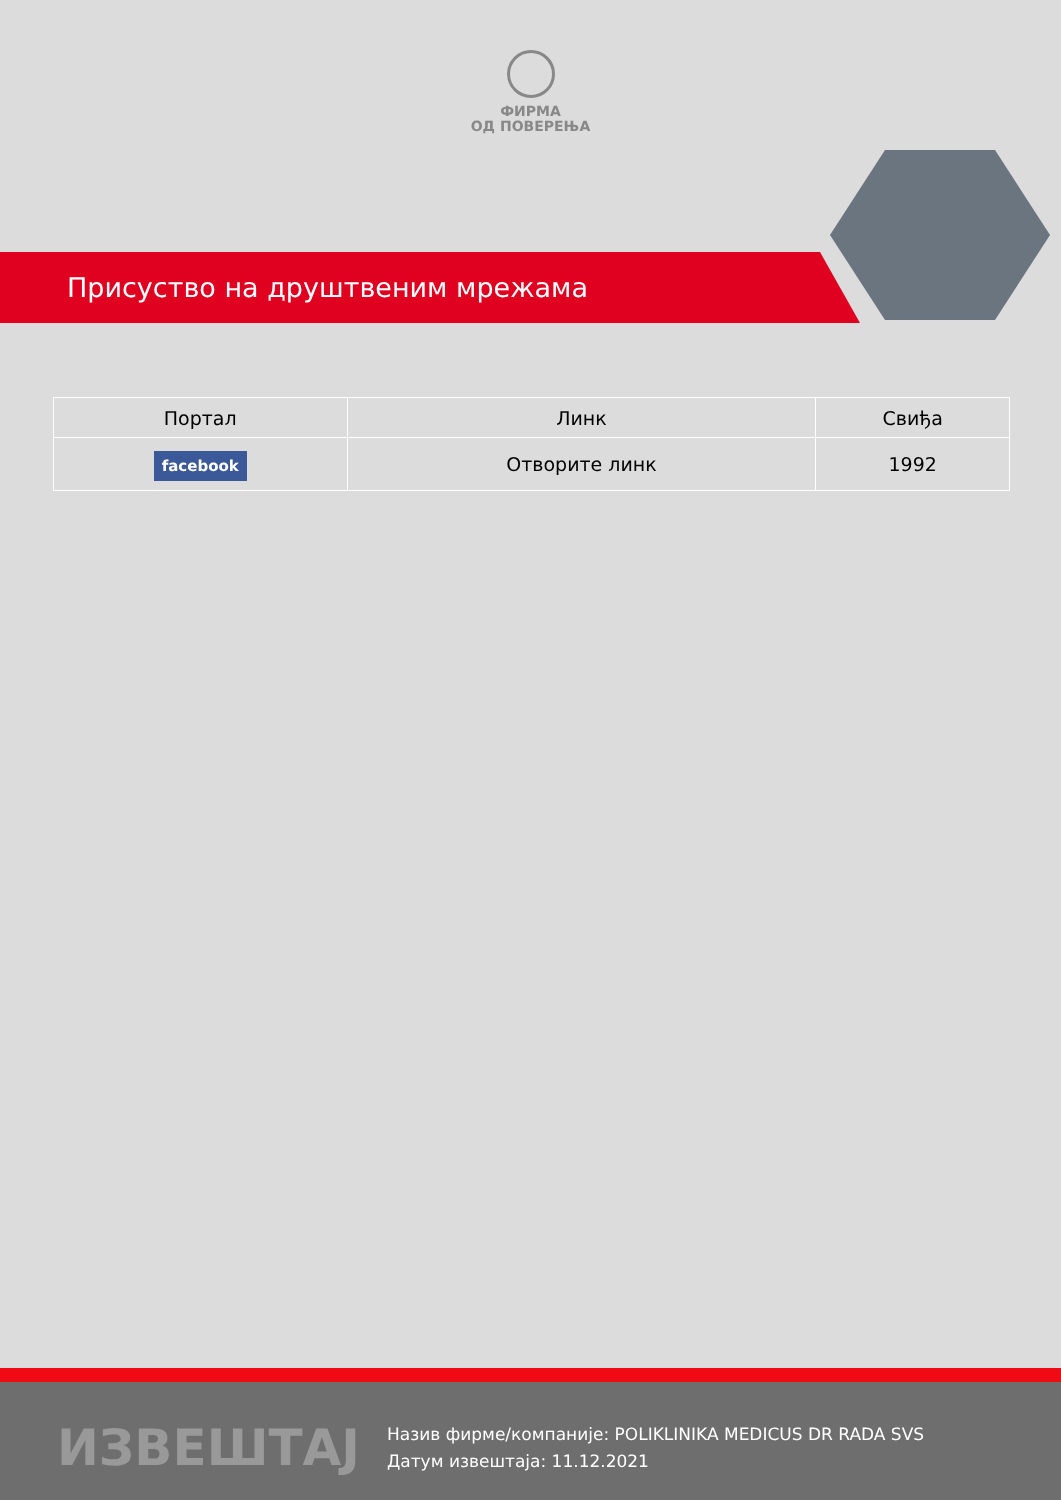ФИРМА
ОД ПОВЕРЕЊА
Присуство на друштвеним мрежама
| Портал | Линк | Свиђа |
| --- | --- | --- |
| facebook | Отворите линк | 1992 |
ИЗВЕШТАЈ
Назив фирме/компаније: POLIKLINIKA MEDICUS DR RADA SVS
Датум извештаја: 11.12.2021